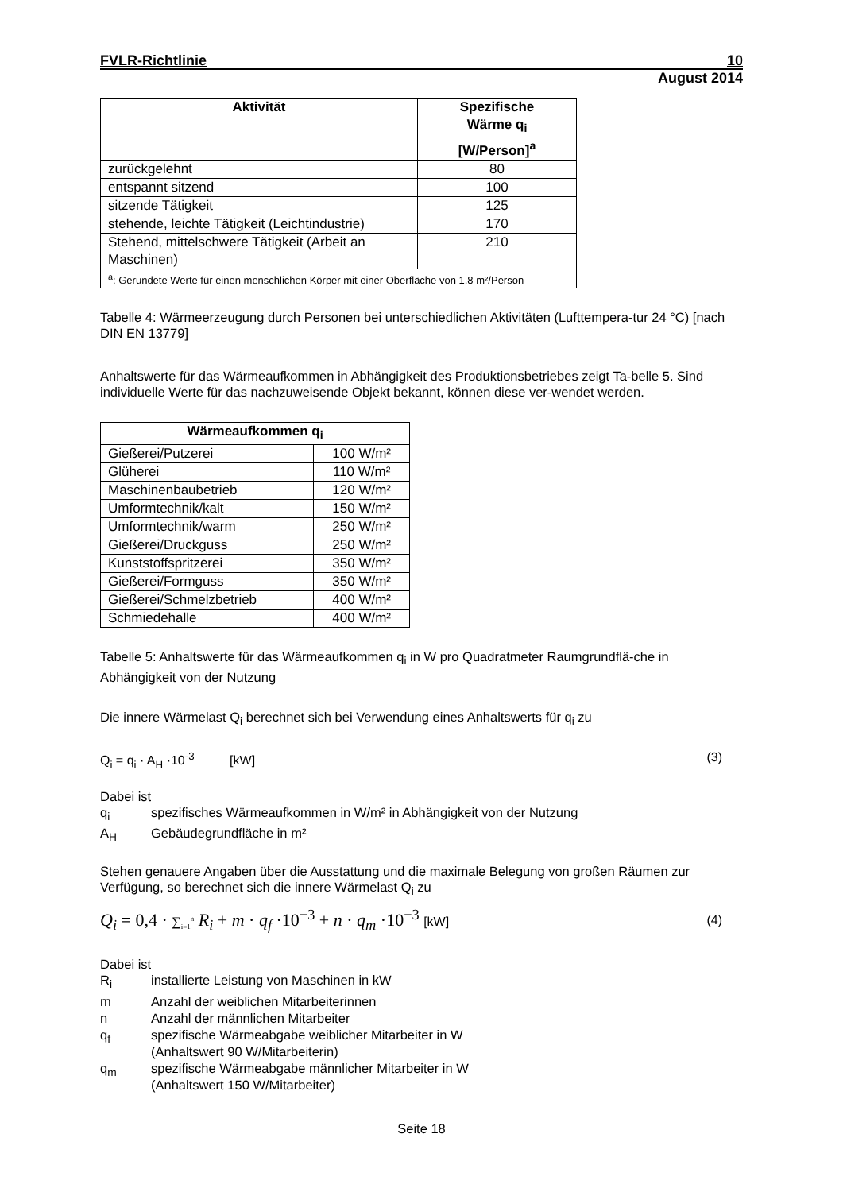FVLR-Richtlinie 10
August 2014
| Aktivität | Spezifische Wärme q<sub>i</sub> [W/Person]<sup>a</sup> |
| --- | --- |
| zurückgelehnt | 80 |
| entspannt sitzend | 100 |
| sitzende Tätigkeit | 125 |
| stehende, leichte Tätigkeit (Leichtindustrie) | 170 |
| Stehend, mittelschwere Tätigkeit (Arbeit an Maschinen) | 210 |
| <sup>a</sup>: Gerundete Werte für einen menschlichen Körper mit einer Oberfläche von 1,8 m²/Person | |
Tabelle 4: Wärmeerzeugung durch Personen bei unterschiedlichen Aktivitäten (Lufttempera-tur 24 °C) [nach DIN EN 13779]
Anhaltswerte für das Wärmeaufkommen in Abhängigkeit des Produktionsbetriebes zeigt Ta-belle 5. Sind individuelle Werte für das nachzuweisende Objekt bekannt, können diese ver-wendet werden.
| Wärmeaufkommen q<sub>i</sub> | |
| --- | --- |
| Gießerei/Putzerei | 100 W/m² |
| Glüherei | 110 W/m² |
| Maschinenbaubetrieb | 120 W/m² |
| Umformtechnik/kalt | 150 W/m² |
| Umformtechnik/warm | 250 W/m² |
| Gießerei/Druckguss | 250 W/m² |
| Kunststoffspritzerei | 350 W/m² |
| Gießerei/Formguss | 350 W/m² |
| Gießerei/Schmelzbetrieb | 400 W/m² |
| Schmiedehalle | 400 W/m² |
Tabelle 5: Anhaltswerte für das Wärmeaufkommen q<sub>i</sub> in W pro Quadratmeter Raumgrundflä-che in Abhängigkeit von der Nutzung
Die innere Wärmelast Q<sub>i</sub> berechnet sich bei Verwendung eines Anhaltswerts für q<sub>i</sub> zu
Q<sub>i</sub> = q<sub>i</sub> · A<sub>H</sub> ·10<sup>-3</sup> [kW] (3)
Dabei ist
q<sub>i</sub> spezifisches Wärmeaufkommen in W/m² in Abhängigkeit von der Nutzung
A<sub>H</sub> Gebäudegrundfläche in m²
Stehen genauere Angaben über die Ausstattung und die maximale Belegung von großen Räumen zur Verfügung, so berechnet sich die innere Wärmelast Q<sub>i</sub> zu
Q<sub>i</sub> = 0,4 · ∑<sub>i=1</sub><sup>n</sup> R<sub>i</sub> + m · q<sub>f</sub> ·10<sup>−3</sup> + n · q<sub>m</sub> ·10<sup>−3</sup> [kW] (4)
Dabei ist
R<sub>i</sub> installierte Leistung von Maschinen in kW
m Anzahl der weiblichen Mitarbeiterinnen
n Anzahl der männlichen Mitarbeiter
q<sub>f</sub> spezifische Wärmeabgabe weiblicher Mitarbeiter in W
(Anhaltswert 90 W/Mitarbeiterin)
q<sub>m</sub> spezifische Wärmeabgabe männlicher Mitarbeiter in W
(Anhaltswert 150 W/Mitarbeiter)
Seite 18